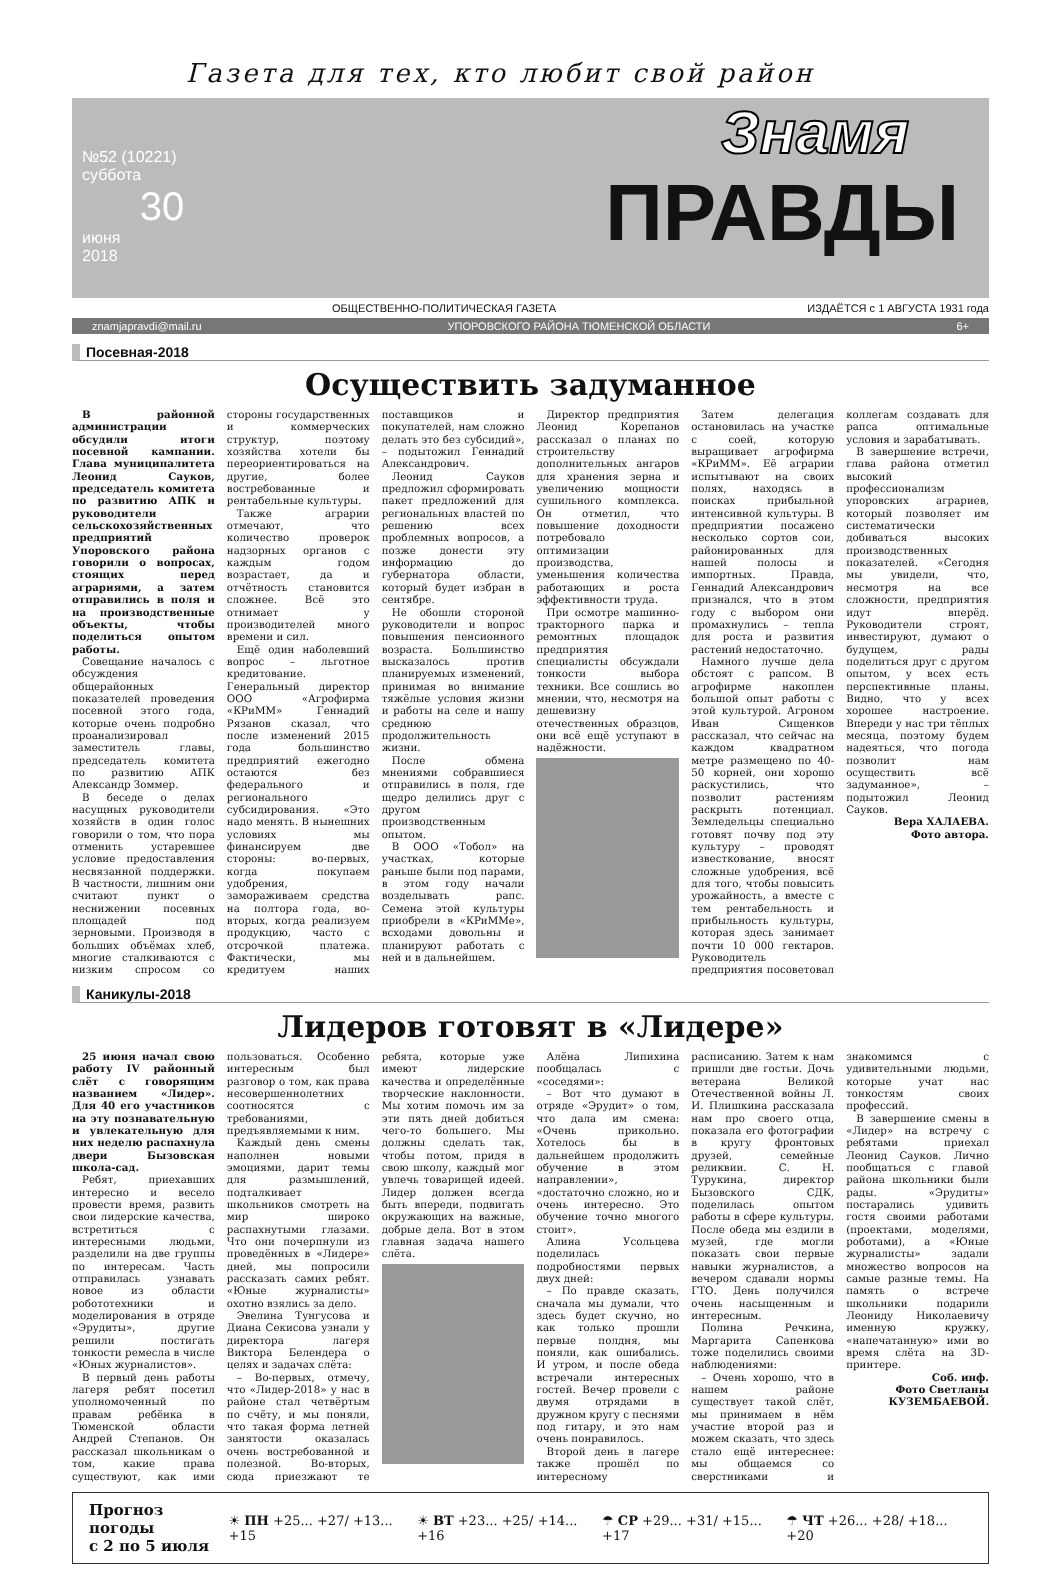Газета для тех, кто любит свой район
№52 (10221)
суббота
30
июня
2018
Знамя
ПРАВДЫ
ОБЩЕСТВЕННО-ПОЛИТИЧЕСКАЯ ГАЗЕТА ИЗДАЁТСЯ с 1 АВГУСТА 1931 года
znamjapravdi@mail.ru УПОРОВСКОГО РАЙОНА ТЮМЕНСКОЙ ОБЛАСТИ 6+
Посевная-2018
Осуществить задуманное
В районной администрации обсудили итоги посевной кампании. Глава муниципалитета Леонид Сауков, председатель комитета по развитию АПК и руководители сельскохозяйственных предприятий Упоровского района говорили о вопросах, стоящих перед аграриями, а затем отправились в поля и на производственные объекты, чтобы поделиться опытом работы.
Совещание началось с обсуждения общерайонных показателей проведения посевной этого года, которые очень подробно проанализировал заместитель главы, председатель комитета по развитию АПК Александр Зоммер.
В беседе о делах насущных руководители хозяйств в один голос говорили о том, что пора отменить устаревшее условие предоставления несвязанной поддержки. В частности, лишним они считают пункт о неснижении посевных площадей под зерновыми. Производя в больших объёмах хлеб, многие сталкиваются с низким спросом со стороны государственных и коммерческих структур, поэтому хозяйства хотели бы переориентироваться на другие, более востребованные и рентабельные культуры.
Также аграрии отмечают, что количество проверок надзорных органов с каждым годом возрастает, да и отчётность становится сложнее. Всё это отнимает у производителей много времени и сил.
Ещё один наболевший вопрос – льготное кредитование. Генеральный директор ООО «Агрофирма «КРиММ» Геннадий Рязанов сказал, что после изменений 2015 года большинство предприятий ежегодно остаются без федерального и регионального субсидирования. «Это надо менять. В нынешних условиях мы финансируем две стороны: во-первых, когда покупаем удобрения, замораживаем средства на полтора года, во-вторых, когда реализуем продукцию, часто с отсрочкой платежа. Фактически, мы кредитуем наших поставщиков и покупателей, нам сложно делать это без субсидий», – подытожил Геннадий Александрович.
Леонид Сауков предложил сформировать пакет предложений для региональных властей по решению всех проблемных вопросов, а позже донести эту информацию до губернатора области, который будет избран в сентябре.
Не обошли стороной руководители и вопрос повышения пенсионного возраста. Большинство высказалось против планируемых изменений, принимая во внимание тяжёлые условия жизни и работы на селе и нашу среднюю продолжительность жизни.
После обмена мнениями собравшиеся отправились в поля, где щедро делились друг с другом производственным опытом.
В ООО «Тобол» на участках, которые раньше были под парами, в этом году начали возделывать рапс. Семена этой культуры приобрели в «КРиММе», всходами довольны и планируют работать с ней и в дальнейшем.
Директор предприятия Леонид Корепанов рассказал о планах по строительству дополнительных ангаров для хранения зерна и увеличению мощности сушильного комплекса. Он отметил, что повышение доходности потребовало оптимизации производства, уменьшения количества работающих и роста эффективности труда.
При осмотре машинно-тракторного парка и ремонтных площадок предприятия специалисты обсуждали тонкости выбора техники. Все сошлись во мнении, что, несмотря на дешевизну отечественных образцов, они всё ещё уступают в надёжности.
Затем делегация остановилась на участке с соей, которую выращивает агрофирма «КРиММ». Её аграрии испытывают на своих полях, находясь в поисках прибыльной интенсивной культуры. В предприятии посажено несколько сортов сои, районированных для нашей полосы и импортных. Правда, Геннадий Александрович признался, что в этом году с выбором они промахнулись – тепла для роста и развития растений недостаточно.
Намного лучше дела обстоят с рапсом. В агрофирме накоплен большой опыт работы с этой культурой. Агроном Иван Сищенков рассказал, что сейчас на каждом квадратном метре размещено по 40-50 корней, они хорошо раскустились, что позволит растениям раскрыть потенциал. Земледельцы специально готовят почву под эту культуру – проводят известкование, вносят сложные удобрения, всё для того, чтобы повысить урожайность, а вместе с тем рентабельность и прибыльность культуры, которая здесь занимает почти 10 000 гектаров. Руководитель предприятия посоветовал коллегам создавать для рапса оптимальные условия и зарабатывать.
В завершение встречи, глава района отметил высокий профессионализм упоровских аграриев, который позволяет им систематически добиваться высоких производственных показателей. «Сегодня мы увидели, что, несмотря на все сложности, предприятия идут вперёд. Руководители строят, инвестируют, думают о будущем, рады поделиться друг с другом опытом, у всех есть перспективные планы. Видно, что у всех хорошее настроение. Впереди у нас три тёплых месяца, поэтому будем надеяться, что погода позволит нам осуществить всё задуманное», – подытожил Леонид Сауков.
Вера ХАЛАЕВА.
Фото автора.
Каникулы-2018
Лидеров готовят в «Лидере»
25 июня начал свою работу IV районный слёт с говорящим названием «Лидер». Для 40 его участников на эту познавательную и увлекательную для них неделю распахнула двери Бызовская школа-сад.
Ребят, приехавших интересно и весело провести время, развить свои лидерские качества, встретиться с интересными людьми, разделили на две группы по интересам. Часть отправилась узнавать новое из области робототехники и моделирования в отряде «Эрудиты», другие решили постигать тонкости ремесла в числе «Юных журналистов».
В первый день работы лагеря ребят посетил уполномоченный по правам ребёнка в Тюменской области Андрей Степанов. Он рассказал школьникам о том, какие права существуют, как ими пользоваться. Особенно интересным был разговор о том, как права несовершеннолетних соотносятся с требованиями, предъявляемыми к ним.
Каждый день смены наполнен новыми эмоциями, дарит темы для размышлений, подталкивает школьников смотреть на мир широко распахнутыми глазами. Что они почерпнули из проведённых в «Лидере» дней, мы попросили рассказать самих ребят. «Юные журналисты» охотно взялись за дело.
Эвелина Тунгусова и Диана Секисова узнали у директора лагеря Виктора Белендера о целях и задачах слёта:
– Во-первых, отмечу, что «Лидер-2018» у нас в районе стал четвёртым по счёту, и мы поняли, что такая форма летней занятости оказалась очень востребованной и полезной. Во-вторых, сюда приезжают те ребята, которые уже имеют лидерские качества и определённые творческие наклонности. Мы хотим помочь им за эти пять дней добиться чего-то большего. Мы должны сделать так, чтобы потом, придя в свою школу, каждый мог увлечь товарищей идеей. Лидер должен всегда быть впереди, подвигать окружающих на важные, добрые дела. Вот в этом главная задача нашего слёта.
Алёна Липихина пообщалась с «соседями»:
– Вот что думают в отряде «Эрудит» о том, что дала им смена: «Очень прикольно. Хотелось бы в дальнейшем продолжить обучение в этом направлении», «достаточно сложно, но и очень интересно. Это обучение точно многого стоит».
Алина Усольцева поделилась подробностями первых двух дней:
– По правде сказать, сначала мы думали, что здесь будет скучно, но как только прошли первые полдня, мы поняли, как ошибались. И утром, и после обеда встречали интересных гостей. Вечер провели с двумя отрядами в дружном кругу с песнями под гитару, и это нам очень понравилось.
Второй день в лагере также прошёл по интересному расписанию. Затем к нам пришли две гостьи. Дочь ветерана Великой Отечественной войны Л. И. Плишкина рассказала нам про своего отца, показала его фотографии в кругу фронтовых друзей, семейные реликвии. С. Н. Турукина, директор Бызовского СДК, поделилась опытом работы в сфере культуры. После обеда мы ездили в музей, где могли показать свои первые навыки журналистов, а вечером сдавали нормы ГТО. День получился очень насыщенным и интересным.
Полина Речкина, Маргарита Сапенкова тоже поделились своими наблюдениями:
– Очень хорошо, что в нашем районе существует такой слёт, мы принимаем в нём участие второй раз и можем сказать, что здесь стало ещё интереснее: мы общаемся со сверстниками и знакомимся с удивительными людьми, которые учат нас тонкостям своих профессий.
В завершение смены в «Лидер» на встречу с ребятами приехал Леонид Сауков. Лично пообщаться с главой района школьники были рады. «Эрудиты» постарались удивить гостя своими работами (проектами, моделями, роботами), а «Юные журналисты» задали множество вопросов на самые разные темы. На память о встрече школьники подарили Леониду Николаевичу именную кружку, «напечатанную» ими во время слёта на 3D-принтере.
Соб. инф.
Фото Светланы КУЗЕМБАЕВОЙ.
Прогноз погоды
с 2 по 5 июля ☀ ПН +25... +27/ +13... +15 ☀ ВТ +23... +25/ +14... +16 ☂ СР +29... +31/ +15... +17 ☂ ЧТ +26... +28/ +18... +20